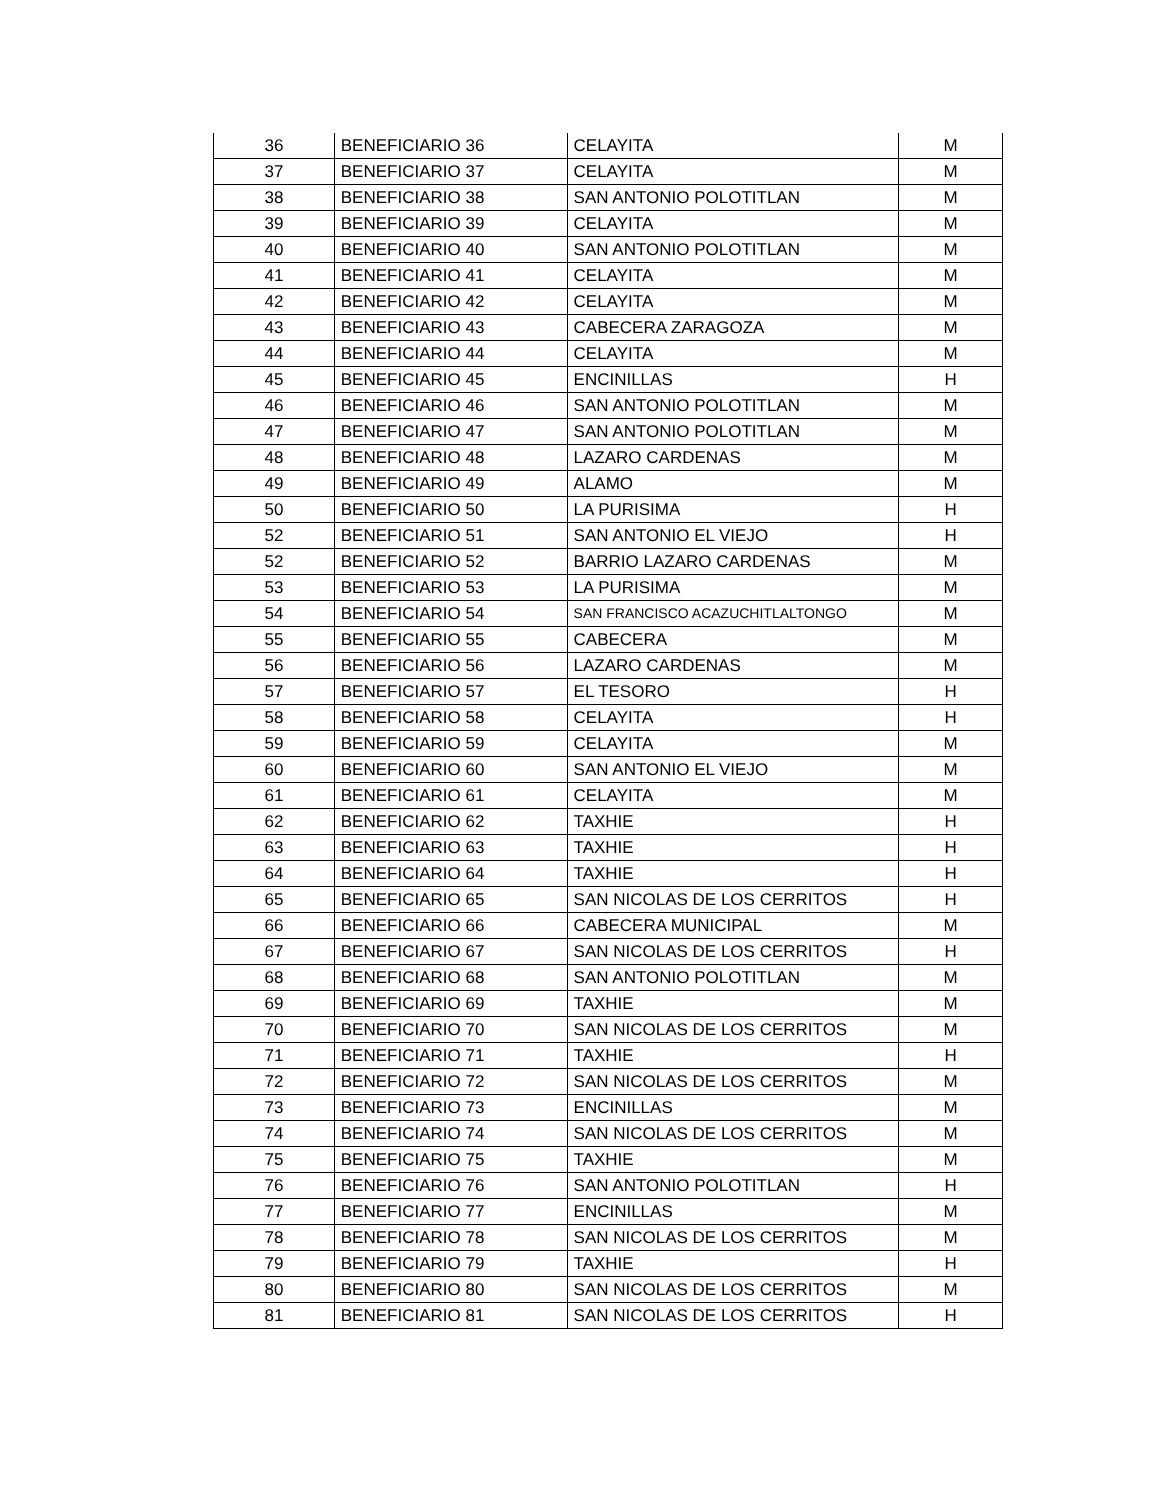| 36 | BENEFICIARIO 36 | CELAYITA | M |
| 37 | BENEFICIARIO 37 | CELAYITA | M |
| 38 | BENEFICIARIO 38 | SAN ANTONIO POLOTITLAN | M |
| 39 | BENEFICIARIO 39 | CELAYITA | M |
| 40 | BENEFICIARIO 40 | SAN ANTONIO POLOTITLAN | M |
| 41 | BENEFICIARIO 41 | CELAYITA | M |
| 42 | BENEFICIARIO 42 | CELAYITA | M |
| 43 | BENEFICIARIO 43 | CABECERA ZARAGOZA | M |
| 44 | BENEFICIARIO 44 | CELAYITA | M |
| 45 | BENEFICIARIO 45 | ENCINILLAS | H |
| 46 | BENEFICIARIO 46 | SAN ANTONIO POLOTITLAN | M |
| 47 | BENEFICIARIO 47 | SAN ANTONIO POLOTITLAN | M |
| 48 | BENEFICIARIO 48 | LAZARO CARDENAS | M |
| 49 | BENEFICIARIO 49 | ALAMO | M |
| 50 | BENEFICIARIO 50 | LA PURISIMA | H |
| 52 | BENEFICIARIO 51 | SAN ANTONIO EL VIEJO | H |
| 52 | BENEFICIARIO 52 | BARRIO LAZARO CARDENAS | M |
| 53 | BENEFICIARIO 53 | LA PURISIMA | M |
| 54 | BENEFICIARIO 54 | SAN FRANCISCO ACAZUCHITLALTONGO | M |
| 55 | BENEFICIARIO 55 | CABECERA | M |
| 56 | BENEFICIARIO 56 | LAZARO CARDENAS | M |
| 57 | BENEFICIARIO 57 | EL TESORO | H |
| 58 | BENEFICIARIO 58 | CELAYITA | H |
| 59 | BENEFICIARIO 59 | CELAYITA | M |
| 60 | BENEFICIARIO 60 | SAN ANTONIO EL VIEJO | M |
| 61 | BENEFICIARIO 61 | CELAYITA | M |
| 62 | BENEFICIARIO 62 | TAXHIE | H |
| 63 | BENEFICIARIO 63 | TAXHIE | H |
| 64 | BENEFICIARIO 64 | TAXHIE | H |
| 65 | BENEFICIARIO 65 | SAN NICOLAS DE LOS CERRITOS | H |
| 66 | BENEFICIARIO 66 | CABECERA MUNICIPAL | M |
| 67 | BENEFICIARIO 67 | SAN NICOLAS DE LOS CERRITOS | H |
| 68 | BENEFICIARIO 68 | SAN ANTONIO POLOTITLAN | M |
| 69 | BENEFICIARIO 69 | TAXHIE | M |
| 70 | BENEFICIARIO 70 | SAN NICOLAS DE LOS CERRITOS | M |
| 71 | BENEFICIARIO 71 | TAXHIE | H |
| 72 | BENEFICIARIO 72 | SAN NICOLAS DE LOS CERRITOS | M |
| 73 | BENEFICIARIO 73 | ENCINILLAS | M |
| 74 | BENEFICIARIO 74 | SAN NICOLAS DE LOS CERRITOS | M |
| 75 | BENEFICIARIO 75 | TAXHIE | M |
| 76 | BENEFICIARIO 76 | SAN ANTONIO POLOTITLAN | H |
| 77 | BENEFICIARIO 77 | ENCINILLAS | M |
| 78 | BENEFICIARIO 78 | SAN NICOLAS DE LOS CERRITOS | M |
| 79 | BENEFICIARIO 79 | TAXHIE | H |
| 80 | BENEFICIARIO 80 | SAN NICOLAS DE LOS CERRITOS | M |
| 81 | BENEFICIARIO 81 | SAN NICOLAS DE LOS CERRITOS | H |